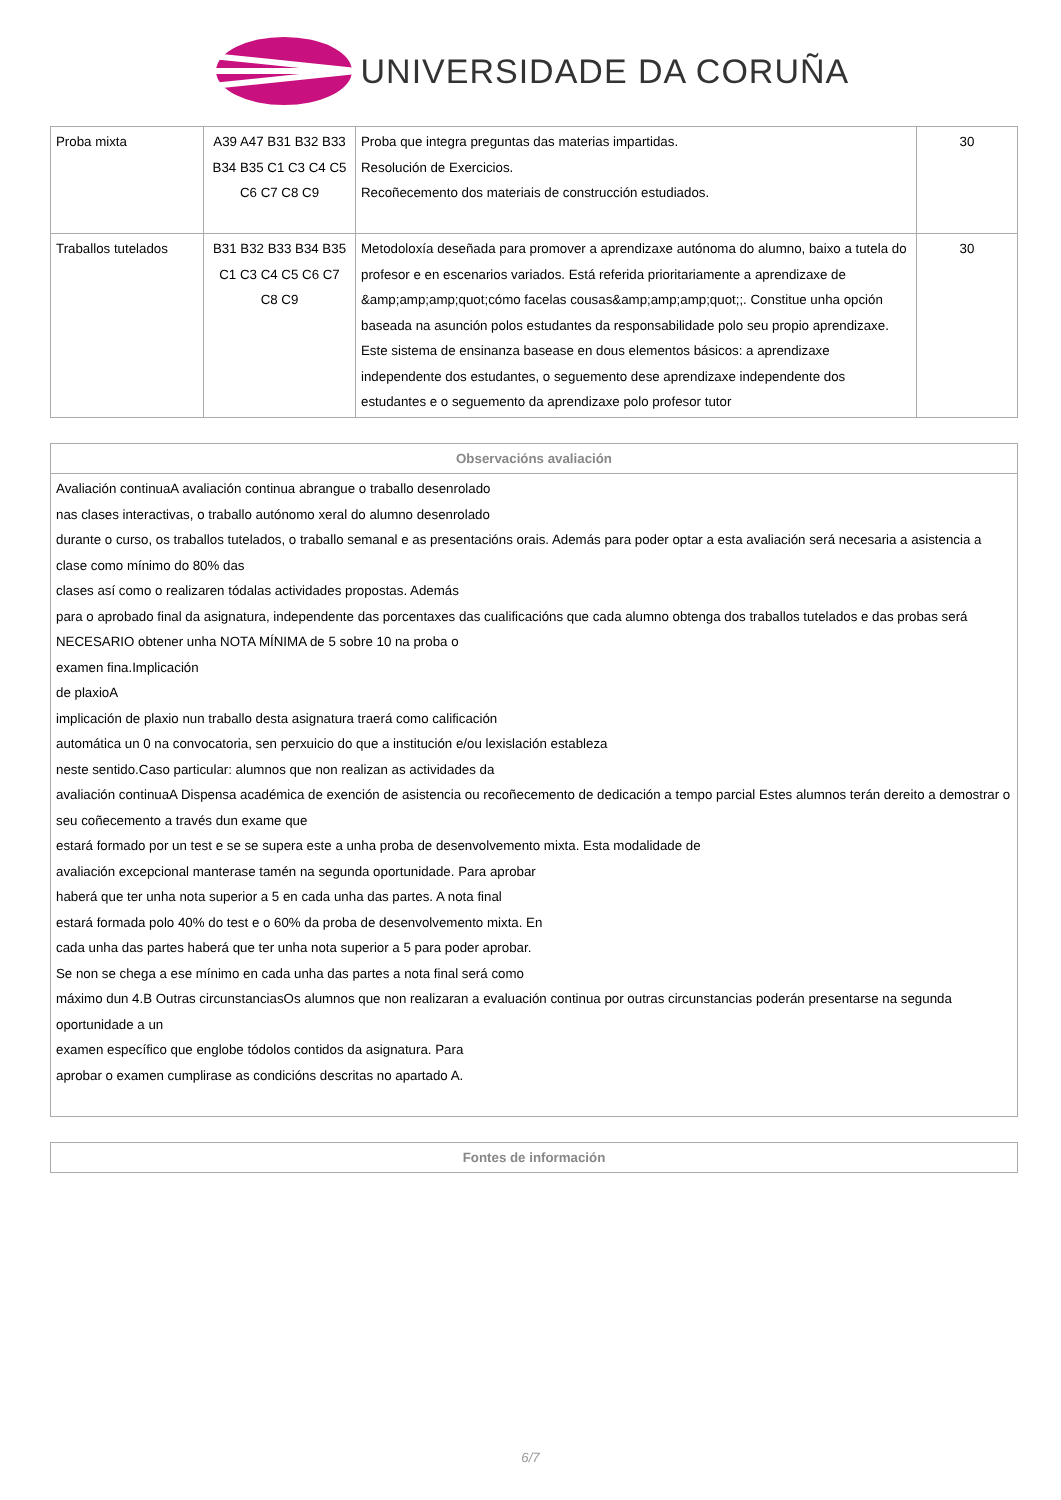UNIVERSIDADE DA CORUÑA
| Proba mixta | A39 A47 B31 B32 B33 B34 B35 C1 C3 C4 C5 C6 C7 C8 C9 | Proba que integra preguntas das materias impartidas. Resolución de Exercicios. Recoñecemento dos materiais de construcción estudiados. | 30 |
| Traballos tutelados | B31 B32 B33 B34 B35 C1 C3 C4 C5 C6 C7 C8 C9 | Metodoloxía deseñada para promover a aprendizaxe autónoma do alumno, baixo a tutela do profesor e en escenarios variados. Está referida prioritariamente a aprendizaxe de &amp;amp;amp;quot;cómo facelas cousas&amp;amp;amp;quot;;. Constitue unha opción baseada na asunción polos estudantes da responsabilidade polo seu propio aprendizaxe. Este sistema de ensinanza basease en dous elementos básicos: a aprendizaxe independente dos estudantes, o seguemento dese aprendizaxe independente dos estudantes e o seguemento da aprendizaxe polo profesor tutor | 30 |
| Observacións avaliación |
| Avaliación continuaA avaliación continua abrangue o traballo desenrolado nas clases interactivas, o traballo autónomo xeral do alumno desenrolado durante o curso, os traballos tutelados, o traballo semanal e as presentacións orais. Además para poder optar a esta avaliación será necesaria a asistencia a clase como mínimo do 80% das clases así como o realizaren tódalas actividades propostas. Además para o aprobado final da asignatura, independente das porcentaxes das cualificacións que cada alumno obtenga dos traballos tutelados e das probas será NECESARIO obtener unha NOTA MÍNIMA de 5 sobre 10 na proba o examen fina.Implicación de plaxioA implicación de plaxio nun traballo desta asignatura traerá como calificación automática un 0 na convocatoria, sen perxuicio do que a institución e/ou lexislación estableza neste sentido.Caso particular: alumnos que non realizan as actividades da avaliación continuaA Dispensa académica de exención de asistencia ou recoñecemento de dedicación a tempo parcial Estes alumnos terán dereito a demostrar o seu coñecemento a través dun exame que estará formado por un test e se se supera este a unha proba de desenvolvemento mixta. Esta modalidade de avaliación excepcional manterase tamén na segunda oportunidade. Para aprobar haberá que ter unha nota superior a 5 en cada unha das partes. A nota final estará formada polo 40% do test e o 60% da proba de desenvolvemento mixta. En cada unha das partes haberá que ter unha nota superior a 5 para poder aprobar. Se non se chega a ese mínimo en cada unha das partes a nota final será como máximo dun 4.B Outras circunstanciasOs alumnos que non realizaran a evaluación continua por outras circunstancias poderán presentarse na segunda oportunidade a un examen específico que englobe tódolos contidos da asignatura. Para aprobar o examen cumplirase as condicións descritas no apartado A. |
| Fontes de información |
6/7